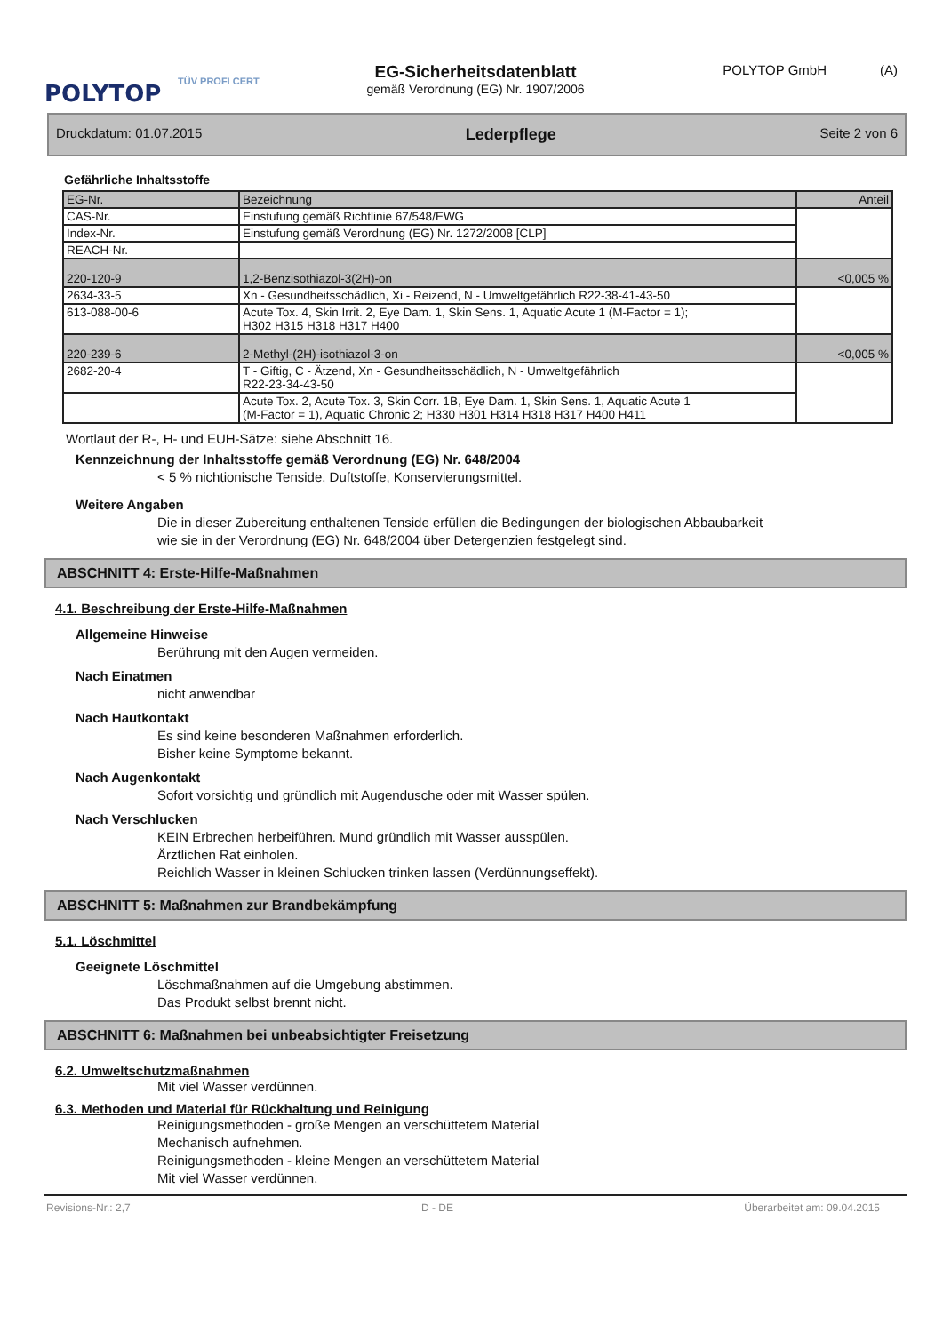POLYTOP
TÜV PROFI CERT
EG-Sicherheitsdatenblatt
gemäß Verordnung (EG) Nr. 1907/2006
POLYTOP GmbH (A)
Druckdatum: 01.07.2015 Lederpflege Seite 2 von 6
Gefährliche Inhaltsstoffe
| EG-Nr. | Bezeichnung | Anteil |
| CAS-Nr. | Einstufung gemäß Richtlinie 67/548/EWG | |
| Index-Nr. | Einstufung gemäß Verordnung (EG) Nr. 1272/2008 [CLP] | |
| REACH-Nr. | | |
| 220-120-9 | 1,2-Benzisothiazol-3(2H)-on | <0,005 % |
| 2634-33-5 | Xn - Gesundheitsschädlich, Xi - Reizend, N - Umweltgefährlich R22-38-41-43-50 | |
| 613-088-00-6 | Acute Tox. 4, Skin Irrit. 2, Eye Dam. 1, Skin Sens. 1, Aquatic Acute 1 (M-Factor = 1); H302 H315 H318 H317 H400 | |
| 220-239-6 | 2-Methyl-(2H)-isothiazol-3-on | <0,005 % |
| 2682-20-4 | T - Giftig, C - Ätzend, Xn - Gesundheitsschädlich, N - Umweltgefährlich R22-23-34-43-50 | |
| | Acute Tox. 2, Acute Tox. 3, Skin Corr. 1B, Eye Dam. 1, Skin Sens. 1, Aquatic Acute 1 (M-Factor = 1), Aquatic Chronic 2; H330 H301 H314 H318 H317 H400 H411 | |
Wortlaut der R-, H- und EUH-Sätze: siehe Abschnitt 16.
Kennzeichnung der Inhaltsstoffe gemäß Verordnung (EG) Nr. 648/2004
< 5 % nichtionische Tenside, Duftstoffe, Konservierungsmittel.
Weitere Angaben
Die in dieser Zubereitung enthaltenen Tenside erfüllen die Bedingungen der biologischen Abbaubarkeit
wie sie in der Verordnung (EG) Nr. 648/2004 über Detergenzien festgelegt sind.
ABSCHNITT 4: Erste-Hilfe-Maßnahmen
4.1. Beschreibung der Erste-Hilfe-Maßnahmen
Allgemeine Hinweise
Berührung mit den Augen vermeiden.
Nach Einatmen
nicht anwendbar
Nach Hautkontakt
Es sind keine besonderen Maßnahmen erforderlich.
Bisher keine Symptome bekannt.
Nach Augenkontakt
Sofort vorsichtig und gründlich mit Augendusche oder mit Wasser spülen.
Nach Verschlucken
KEIN Erbrechen herbeiführen. Mund gründlich mit Wasser ausspülen.
Ärztlichen Rat einholen.
Reichlich Wasser in kleinen Schlucken trinken lassen (Verdünnungseffekt).
ABSCHNITT 5: Maßnahmen zur Brandbekämpfung
5.1. Löschmittel
Geeignete Löschmittel
Löschmaßnahmen auf die Umgebung abstimmen.
Das Produkt selbst brennt nicht.
ABSCHNITT 6: Maßnahmen bei unbeabsichtigter Freisetzung
6.2. Umweltschutzmaßnahmen
Mit viel Wasser verdünnen.
6.3. Methoden und Material für Rückhaltung und Reinigung
Reinigungsmethoden - große Mengen an verschüttetem Material
Mechanisch aufnehmen.
Reinigungsmethoden - kleine Mengen an verschüttetem Material
Mit viel Wasser verdünnen.
Revisions-Nr.: 2,7 D - DE Überarbeitet am: 09.04.2015